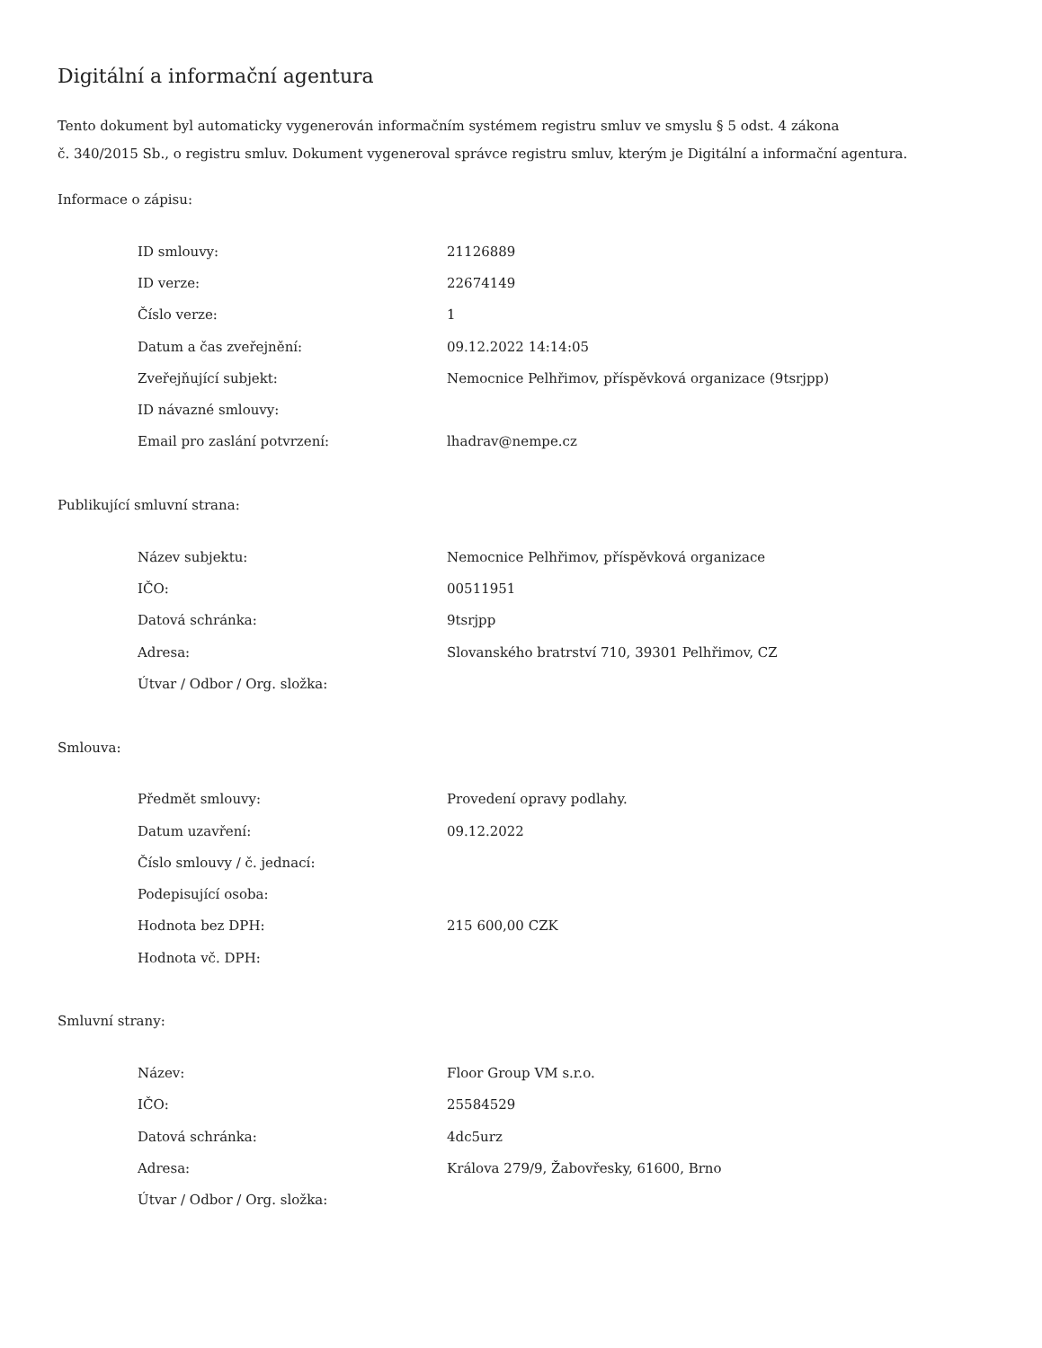Digitální a informační agentura
Tento dokument byl automaticky vygenerován informačním systémem registru smluv ve smyslu § 5 odst. 4 zákona
č. 340/2015 Sb., o registru smluv. Dokument vygeneroval správce registru smluv, kterým je Digitální a informační agentura.
Informace o zápisu:
| ID smlouvy: | 21126889 |
| ID verze: | 22674149 |
| Číslo verze: | 1 |
| Datum a čas zveřejnění: | 09.12.2022 14:14:05 |
| Zveřejňující subjekt: | Nemocnice Pelhřimov, příspěvková organizace (9tsrjpp) |
| ID návazné smlouvy: | |
| Email pro zaslání potvrzení: | lhadrav@nempe.cz |
Publikující smluvní strana:
| Název subjektu: | Nemocnice Pelhřimov, příspěvková organizace |
| IČO: | 00511951 |
| Datová schránka: | 9tsrjpp |
| Adresa: | Slovanského bratrství 710, 39301 Pelhřimov, CZ |
| Útvar / Odbor / Org. složka: | |
Smlouva:
| Předmět smlouvy: | Provedení opravy podlahy. |
| Datum uzavření: | 09.12.2022 |
| Číslo smlouvy / č. jednací: | |
| Podepisující osoba: | |
| Hodnota bez DPH: | 215 600,00 CZK |
| Hodnota vč. DPH: | |
Smluvní strany:
| Název: | Floor Group VM s.r.o. |
| IČO: | 25584529 |
| Datová schránka: | 4dc5urz |
| Adresa: | Králova 279/9, Žabovřesky, 61600, Brno |
| Útvar / Odbor / Org. složka: | |